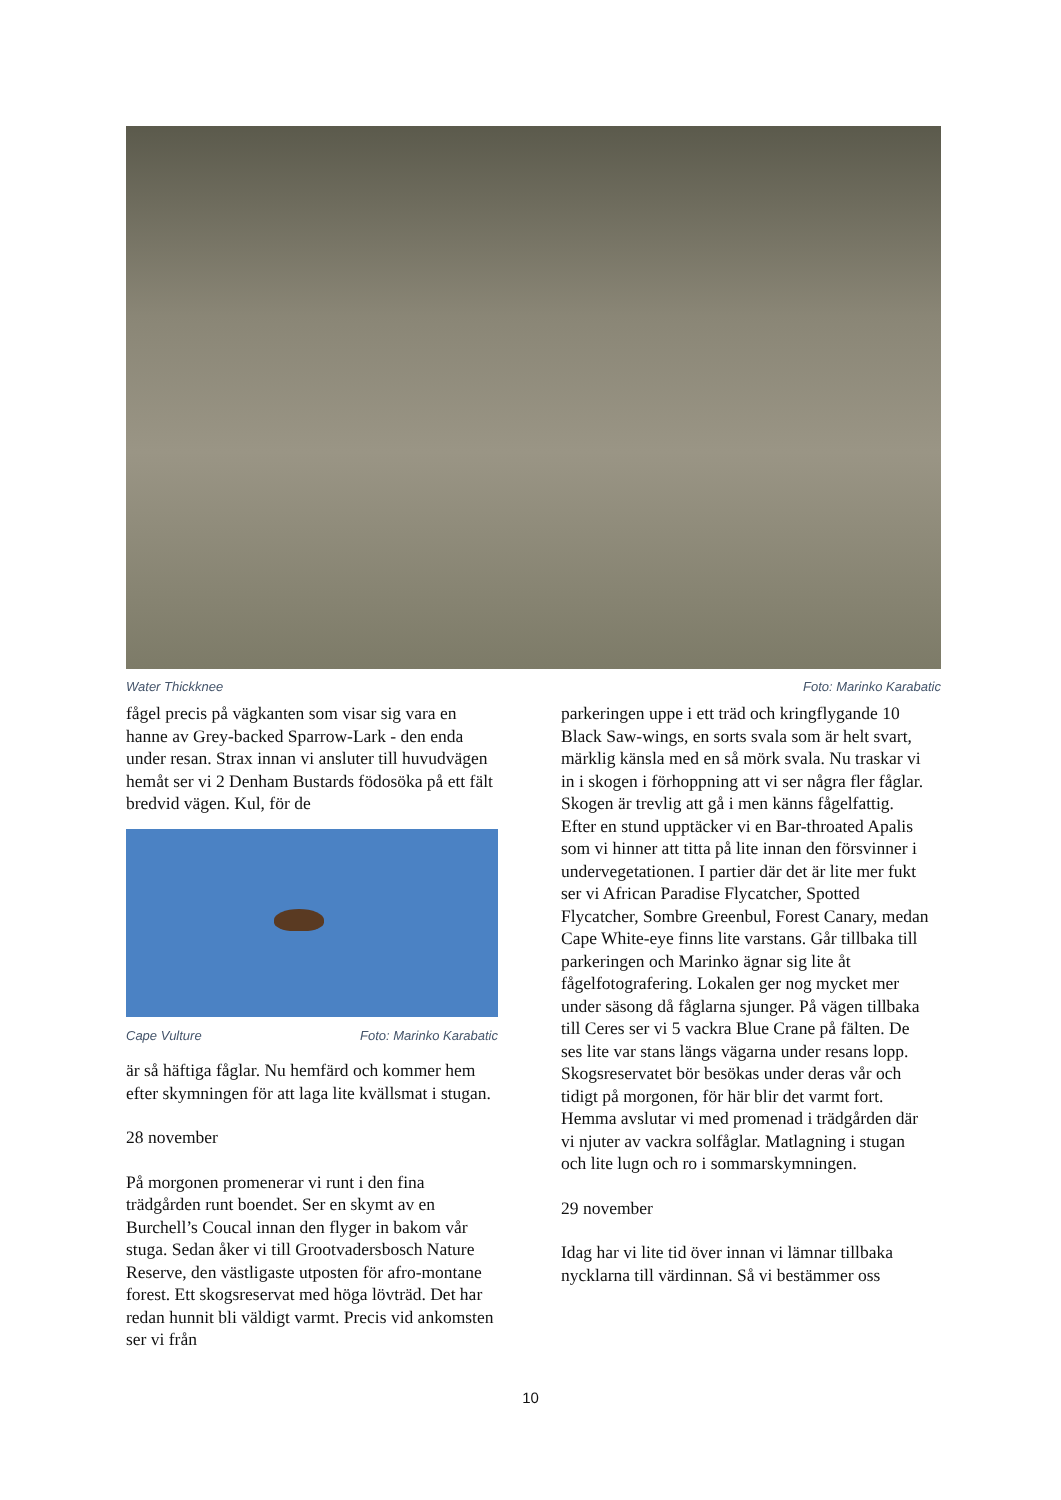Water Thickknee Foto: Marinko Karabatic
fågel precis på vägkanten som visar sig vara en hanne av Grey-backed Sparrow-Lark - den enda under resan. Strax innan vi ansluter till huvudvägen hemåt ser vi 2 Denham Bustards födosöka på ett fält bredvid vägen. Kul, för de
Cape Vulture Foto: Marinko Karabatic
är så häftiga fåglar. Nu hemfärd och kommer hem efter skymningen för att laga lite kvällsmat i stugan.
28 november
På morgonen promenerar vi runt i den fina trädgården runt boendet. Ser en skymt av en Burchell’s Coucal innan den flyger in bakom vår stuga. Sedan åker vi till Grootvadersbosch Nature Reserve, den västligaste utposten för afro-montane forest. Ett skogsreservat med höga lövträd. Det har redan hunnit bli väldigt varmt. Precis vid ankomsten ser vi från
parkeringen uppe i ett träd och kringflygande 10 Black Saw-wings, en sorts svala som är helt svart, märklig känsla med en så mörk svala. Nu traskar vi in i skogen i förhoppning att vi ser några fler fåglar. Skogen är trevlig att gå i men känns fågelfattig. Efter en stund upptäcker vi en Bar-throated Apalis som vi hinner att titta på lite innan den försvinner i undervegetationen. I partier där det är lite mer fukt ser vi African Paradise Flycatcher, Spotted Flycatcher, Sombre Greenbul, Forest Canary, medan Cape White-eye finns lite varstans. Går tillbaka till parkeringen och Marinko ägnar sig lite åt fågelfotografering. Lokalen ger nog mycket mer under säsong då fåglarna sjunger. På vägen tillbaka till Ceres ser vi 5 vackra Blue Crane på fälten. De ses lite var stans längs vägarna under resans lopp. Skogsreservatet bör besökas under deras vår och tidigt på morgonen, för här blir det varmt fort. Hemma avslutar vi med promenad i trädgården där vi njuter av vackra solfåglar. Matlagning i stugan och lite lugn och ro i sommarskymningen.
29 november
Idag har vi lite tid över innan vi lämnar tillbaka nycklarna till värdinnan. Så vi bestämmer oss
10